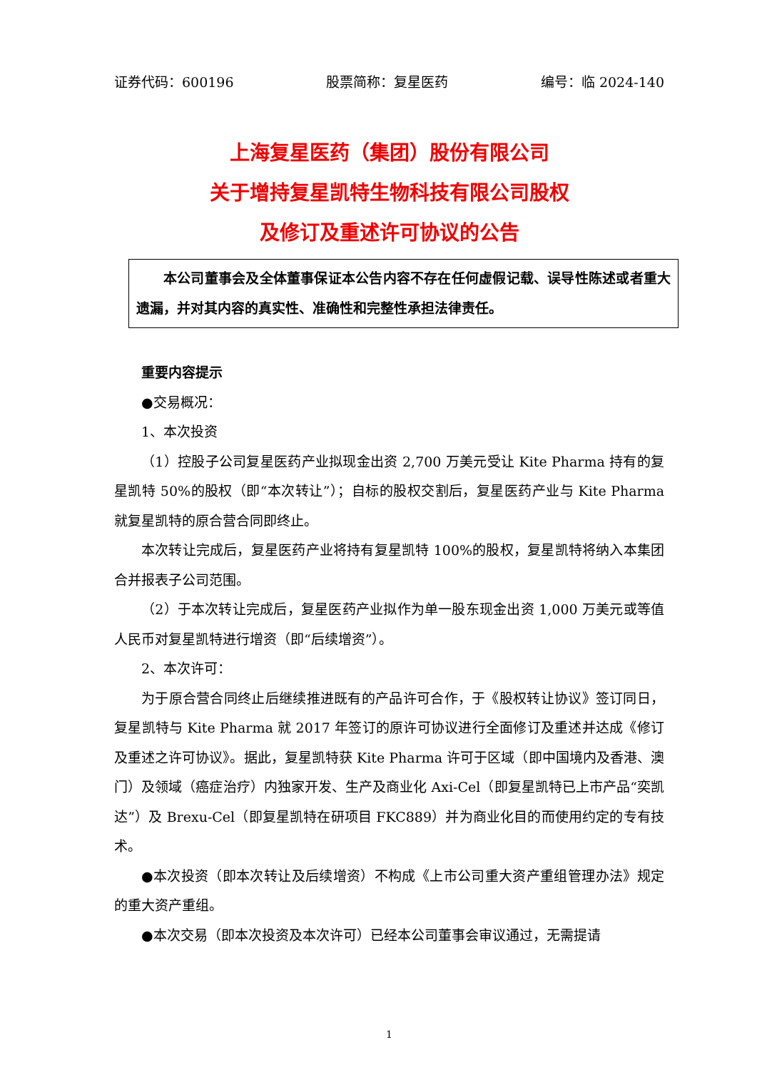证券代码：600196 股票简称：复星医药 编号：临 2024-140
上海复星医药（集团）股份有限公司
关于增持复星凯特生物科技有限公司股权
及修订及重述许可协议的公告
本公司董事会及全体董事保证本公告内容不存在任何虚假记载、误导性陈述或者重大遗漏，并对其内容的真实性、准确性和完整性承担法律责任。
重要内容提示
●交易概况：
1、本次投资
（1）控股子公司复星医药产业拟现金出资 2,700 万美元受让 Kite Pharma 持有的复星凯特 50%的股权（即“本次转让”）；自标的股权交割后，复星医药产业与 Kite Pharma 就复星凯特的原合营合同即终止。
本次转让完成后，复星医药产业将持有复星凯特 100%的股权，复星凯特将纳入本集团合并报表子公司范围。
（2）于本次转让完成后，复星医药产业拟作为单一股东现金出资 1,000 万美元或等值人民币对复星凯特进行增资（即“后续增资”）。
2、本次许可：
为于原合营合同终止后继续推进既有的产品许可合作，于《股权转让协议》签订同日，复星凯特与 Kite Pharma 就 2017 年签订的原许可协议进行全面修订及重述并达成《修订及重述之许可协议》。据此，复星凯特获 Kite Pharma 许可于区域（即中国境内及香港、澳门）及领域（癌症治疗）内独家开发、生产及商业化 Axi-Cel（即复星凯特已上市产品“奕凯达”）及 Brexu-Cel（即复星凯特在研项目 FKC889）并为商业化目的而使用约定的专有技术。
●本次投资（即本次转让及后续增资）不构成《上市公司重大资产重组管理办法》规定的重大资产重组。
●本次交易（即本次投资及本次许可）已经本公司董事会审议通过，无需提请
1